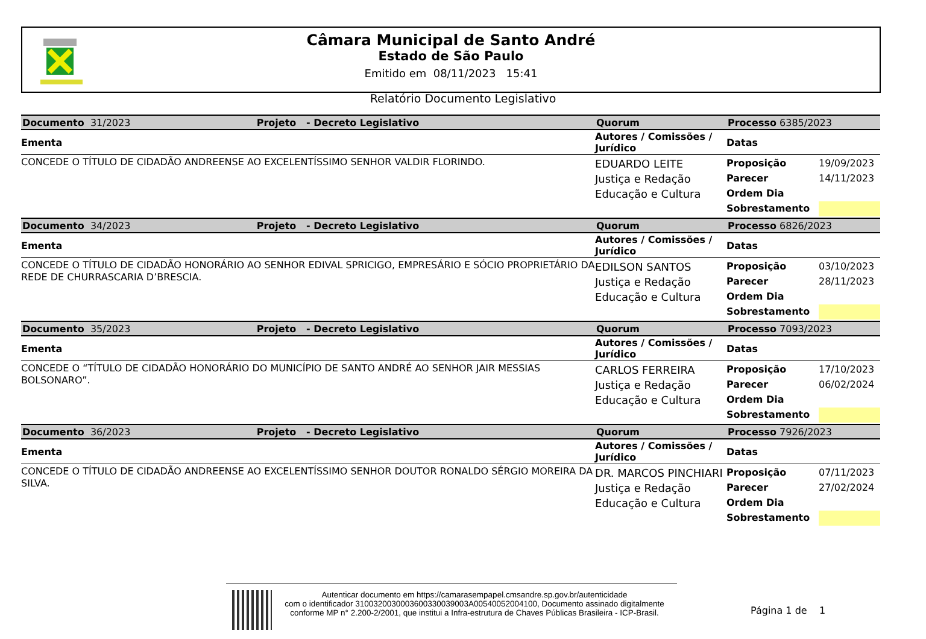Câmara Municipal de Santo André
Estado de São Paulo
Emitido em 08/11/2023 15:41
Relatório Documento Legislativo
| Documento 31/2023 | Projeto - Decreto Legislativo | Quorum | Processo 6385/2023 |
| Ementa | | Autores / Comissões / Jurídico | Datas |
| CONCEDE O TÍTULO DE CIDADÃO ANDREENSE AO EXCELENTÍSSIMO SENHOR VALDIR FLORINDO. | | EDUARDO LEITE Justiça e Redação Educação e Cultura | / Proposição / 19/09/2023 / / Parecer / 14/11/2023 / / Ordem Dia / / / Sobrestamento / / |
| Documento 34/2023 | Projeto - Decreto Legislativo | Quorum | Processo 6826/2023 |
| Ementa | | Autores / Comissões / Jurídico | Datas |
| CONCEDE O TÍTULO DE CIDADÃO HONORÁRIO AO SENHOR EDIVAL SPRICIGO, EMPRESÁRIO E SÓCIO PROPRIETÁRIO DA REDE DE CHURRASCARIA D’BRESCIA. | | EDILSON SANTOS Justiça e Redação Educação e Cultura | / Proposição / 03/10/2023 / / Parecer / 28/11/2023 / / Ordem Dia / / / Sobrestamento / / |
| Documento 35/2023 | Projeto - Decreto Legislativo | Quorum | Processo 7093/2023 |
| Ementa | | Autores / Comissões / Jurídico | Datas |
| CONCEDE O “TÍTULO DE CIDADÃO HONORÁRIO DO MUNICÍPIO DE SANTO ANDRÉ AO SENHOR JAIR MESSIAS BOLSONARO”. | | CARLOS FERREIRA Justiça e Redação Educação e Cultura | / Proposição / 17/10/2023 / / Parecer / 06/02/2024 / / Ordem Dia / / / Sobrestamento / / |
| Documento 36/2023 | Projeto - Decreto Legislativo | Quorum | Processo 7926/2023 |
| Ementa | | Autores / Comissões / Jurídico | Datas |
| CONCEDE O TÍTULO DE CIDADÃO ANDREENSE AO EXCELENTÍSSIMO SENHOR DOUTOR RONALDO SÉRGIO MOREIRA DA SILVA. | | DR. MARCOS PINCHIARI Justiça e Redação Educação e Cultura | / Proposição / 07/11/2023 / / Parecer / 27/02/2024 / / Ordem Dia / / / Sobrestamento / / |
Autenticar documento em https://camarasempapel.cmsandre.sp.gov.br/autenticidade
com o identificador 3100320030003600330039003A00540052004100, Documento assinado digitalmente conforme MP n° 2.200-2/2001, que institui a Infra-estrutura de Chaves Públicas Brasileira - ICP-Brasil.
Página 1 de 1